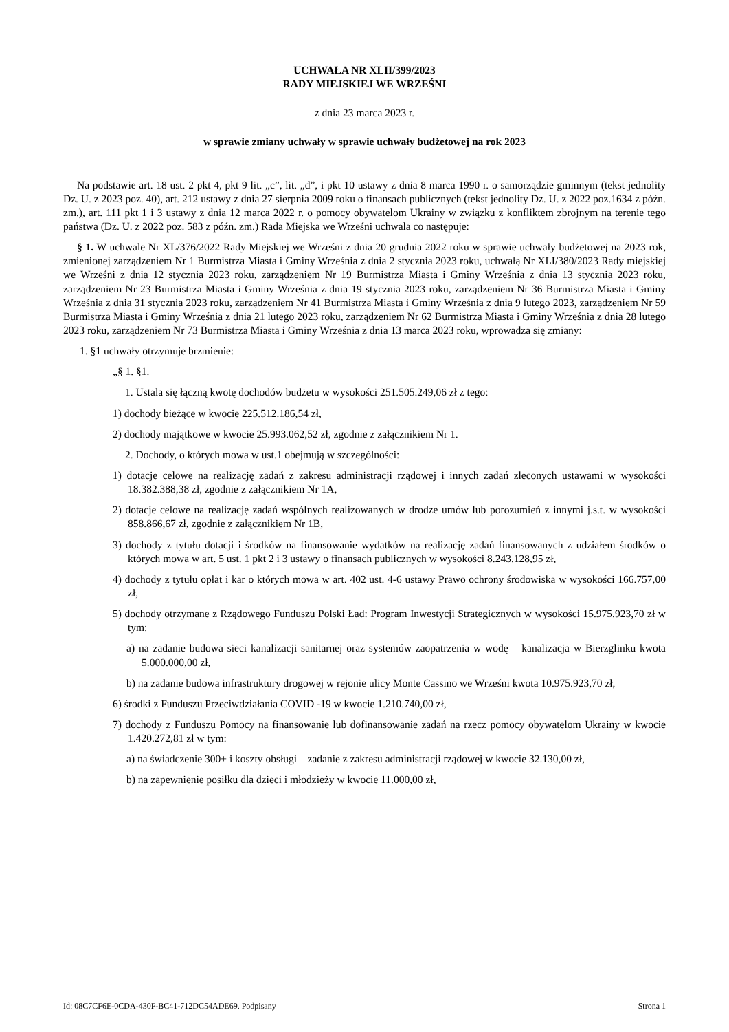UCHWAŁA NR XLII/399/2023
RADY MIEJSKIEJ WE WRZEŚNI
z dnia 23 marca 2023 r.
w sprawie zmiany uchwały w sprawie uchwały budżetowej na rok 2023
Na podstawie art. 18 ust. 2 pkt 4, pkt 9 lit. „c”, lit. „d”, i pkt 10 ustawy z dnia 8 marca 1990 r. o samorządzie gminnym (tekst jednolity Dz. U. z 2023 poz. 40), art. 212 ustawy z dnia 27 sierpnia 2009 roku o finansach publicznych (tekst jednolity Dz. U. z 2022 poz.1634 z późn. zm.), art. 111 pkt 1 i 3 ustawy z dnia 12 marca 2022 r. o pomocy obywatelom Ukrainy w związku z konfliktem zbrojnym na terenie tego państwa (Dz. U. z 2022 poz. 583 z późn. zm.) Rada Miejska we Wrześni uchwala co następuje:
§ 1. W uchwale Nr XL/376/2022 Rady Miejskiej we Wrześni z dnia 20 grudnia 2022 roku w sprawie uchwały budżetowej na 2023 rok, zmienionej zarządzeniem Nr 1 Burmistrza Miasta i Gminy Września z dnia 2 stycznia 2023 roku, uchwałą Nr XLI/380/2023 Rady miejskiej we Wrześni z dnia 12 stycznia 2023 roku, zarządzeniem Nr 19 Burmistrza Miasta i Gminy Września z dnia 13 stycznia 2023 roku, zarządzeniem Nr 23 Burmistrza Miasta i Gminy Września z dnia 19 stycznia 2023 roku, zarządzeniem Nr 36 Burmistrza Miasta i Gminy Września z dnia 31 stycznia 2023 roku, zarządzeniem Nr 41 Burmistrza Miasta i Gminy Września z dnia 9 lutego 2023, zarządzeniem Nr 59 Burmistrza Miasta i Gminy Września z dnia 21 lutego 2023 roku, zarządzeniem Nr 62 Burmistrza Miasta i Gminy Września z dnia 28 lutego 2023 roku, zarządzeniem Nr 73 Burmistrza Miasta i Gminy Września z dnia 13 marca 2023 roku, wprowadza się zmiany:
1. §1 uchwały otrzymuje brzmienie:
„§ 1. §1.
1. Ustala się łączną kwotę dochodów budżetu w wysokości 251.505.249,06 zł z tego:
1) dochody bieżące w kwocie 225.512.186,54 zł,
2) dochody majątkowe w kwocie 25.993.062,52 zł, zgodnie z załącznikiem Nr 1.
2. Dochody, o których mowa w ust.1 obejmują w szczególności:
1) dotacje celowe na realizację zadań z zakresu administracji rządowej i innych zadań zleconych ustawami w wysokości 18.382.388,38 zł, zgodnie z załącznikiem Nr 1A,
2) dotacje celowe na realizację zadań wspólnych realizowanych w drodze umów lub porozumień z innymi j.s.t. w wysokości 858.866,67 zł, zgodnie z załącznikiem Nr 1B,
3) dochody z tytułu dotacji i środków na finansowanie wydatków na realizację zadań finansowanych z udziałem środków o których mowa w art. 5 ust. 1 pkt 2 i 3 ustawy o finansach publicznych w wysokości 8.243.128,95 zł,
4) dochody z tytułu opłat i kar o których mowa w art. 402 ust. 4-6 ustawy Prawo ochrony środowiska w wysokości 166.757,00 zł,
5) dochody otrzymane z Rządowego Funduszu Polski Ład: Program Inwestycji Strategicznych w wysokości 15.975.923,70 zł w tym:
a) na zadanie budowa sieci kanalizacji sanitarnej oraz systemów zaopatrzenia w wodę – kanalizacja w Bierzglinku kwota 5.000.000,00 zł,
b) na zadanie budowa infrastruktury drogowej w rejonie ulicy Monte Cassino we Wrześni kwota 10.975.923,70 zł,
6) środki z Funduszu Przeciwdziałania COVID -19 w kwocie 1.210.740,00 zł,
7) dochody z Funduszu Pomocy na finansowanie lub dofinansowanie zadań na rzecz pomocy obywatelom Ukrainy w kwocie 1.420.272,81 zł w tym:
a) na świadczenie 300+ i koszty obsługi – zadanie z zakresu administracji rządowej w kwocie 32.130,00 zł,
b) na zapewnienie posiłku dla dzieci i młodzieży w kwocie 11.000,00 zł,
Id: 08C7CF6E-0CDA-430F-BC41-712DC54ADE69. Podpisany Strona 1